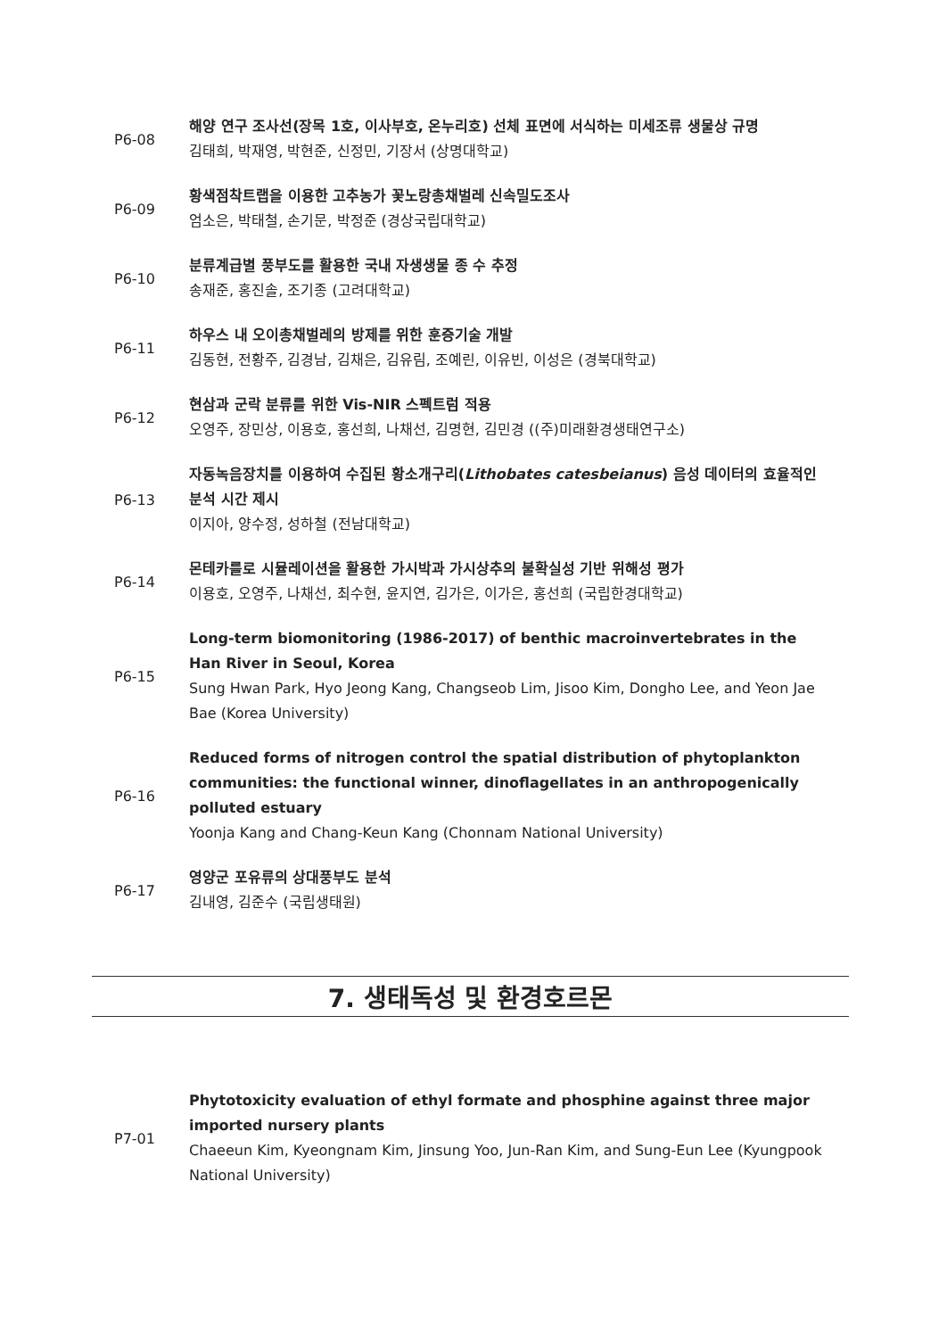P6-08
해양 연구 조사선(장목 1호, 이사부호, 온누리호) 선체 표면에 서식하는 미세조류 생물상 규명
김태희, 박재영, 박현준, 신정민, 기장서 (상명대학교)
P6-09
황색점착트랩을 이용한 고추농가 꽃노랑총채벌레 신속밀도조사
엄소은, 박태철, 손기문, 박정준 (경상국립대학교)
P6-10
분류계급별 풍부도를 활용한 국내 자생생물 종 수 추정
송재준, 홍진솔, 조기종 (고려대학교)
P6-11
하우스 내 오이총채벌레의 방제를 위한 훈증기술 개발
김동현, 전황주, 김경남, 김채은, 김유림, 조예린, 이유빈, 이성은 (경북대학교)
P6-12
현삼과 군락 분류를 위한 Vis-NIR 스펙트럼 적용
오영주, 장민상, 이용호, 홍선희, 나채선, 김명현, 김민경 ((주)미래환경생태연구소)
P6-13
자동녹음장치를 이용하여 수집된 황소개구리(Lithobates catesbeianus) 음성 데이터의 효율적인 분석 시간 제시
이지아, 양수정, 성하철 (전남대학교)
P6-14
몬테카를로 시뮬레이션을 활용한 가시박과 가시상추의 불확실성 기반 위해성 평가
이용호, 오영주, 나채선, 최수현, 윤지연, 김가은, 이가은, 홍선희 (국립한경대학교)
P6-15
Long-term biomonitoring (1986-2017) of benthic macroinvertebrates in the Han River in Seoul, Korea
Sung Hwan Park, Hyo Jeong Kang, Changseob Lim, Jisoo Kim, Dongho Lee, and Yeon Jae Bae (Korea University)
P6-16
Reduced forms of nitrogen control the spatial distribution of phytoplankton communities: the functional winner, dinoflagellates in an anthropogenically polluted estuary
Yoonja Kang and Chang-Keun Kang (Chonnam National University)
P6-17
영양군 포유류의 상대풍부도 분석
김내영, 김준수 (국립생태원)
7. 생태독성 및 환경호르몬
P7-01
Phytotoxicity evaluation of ethyl formate and phosphine against three major imported nursery plants
Chaeeun Kim, Kyeongnam Kim, Jinsung Yoo, Jun-Ran Kim, and Sung-Eun Lee (Kyungpook National University)